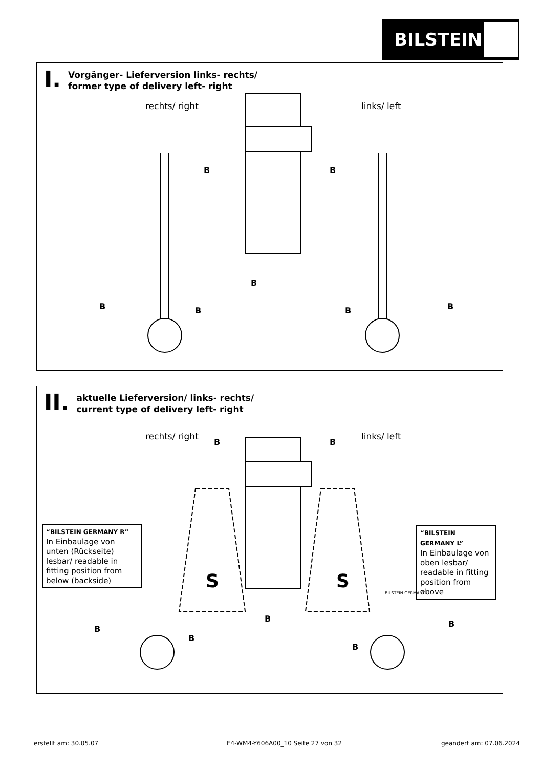BILSTEIN
I.
Vorgänger- Lieferversion links- rechts/
former type of delivery left- right
rechts/ right links/ left
B B
B
B B B B
II.
aktuelle Lieferversion/ links- rechts/
current type of delivery left- right
rechts/ right links/ left
B B
“BILSTEIN GERMANY R”
In Einbaulage von unten (Rückseite) lesbar/ readable in fitting position from below (backside)
“BILSTEIN GERMANY L”
In Einbaulage von oben lesbar/ readable in fitting position from above
S S
BILSTEIN GERMANY L
B
B
B
B
B
erstellt am: 30.05.07
E4-WM4-Y606A00_10 Seite 27 von 32
geändert am: 07.06.2024